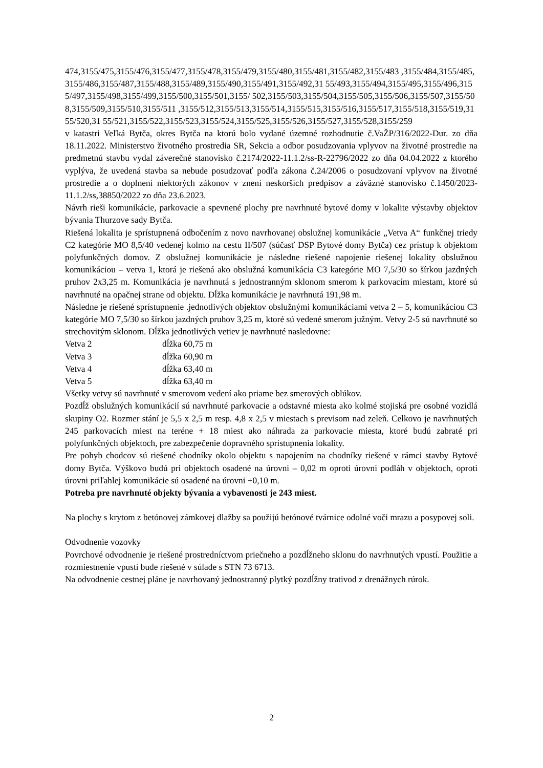474,3155/475,3155/476,3155/477,3155/478,3155/479,3155/480,3155/481,3155/482,3155/483 ,3155/484,3155/485,3155/486,3155/487,3155/488,3155/489,3155/490,3155/491,3155/492,31 55/493,3155/494,3155/495,3155/496,3155/497,3155/498,3155/499,3155/500,3155/501,3155/ 502,3155/503,3155/504,3155/505,3155/506,3155/507,3155/508,3155/509,3155/510,3155/511 ,3155/512,3155/513,3155/514,3155/515,3155/516,3155/517,3155/518,3155/519,3155/520,31 55/521,3155/522,3155/523,3155/524,3155/525,3155/526,3155/527,3155/528,3155/259
v katastri Veľká Bytča, okres Bytča na ktorú bolo vydané územné rozhodnutie č.VaŽP/316/2022-Dur. zo dňa 18.11.2022. Ministerstvo životného prostredia SR, Sekcia a odbor posudzovania vplyvov na životné prostredie na predmetnú stavbu vydal záverečné stanovisko č.2174/2022-11.1.2/ss-R-22796/2022 zo dňa 04.04.2022 z ktorého vyplýva, že uvedená stavba sa nebude posudzovať podľa zákona č.24/2006 o posudzovaní vplyvov na životné prostredie a o doplnení niektorých zákonov v znení neskorších predpisov a záväzné stanovisko č.1450/2023-11.1.2/ss,38850/2022 zo dňa 23.6.2023.
Návrh rieši komunikácie, parkovacie a spevnené plochy pre navrhnuté bytové domy v lokalite výstavby objektov bývania Thurzove sady Bytča.
Riešená lokalita je sprístupnená odbočením z novo navrhovanej obslužnej komunikácie „Vetva A“ funkčnej triedy C2 kategórie MO 8,5/40 vedenej kolmo na cestu II/507 (súčasť DSP Bytové domy Bytča) cez prístup k objektom polyfunkčných domov. Z obslužnej komunikácie je následne riešené napojenie riešenej lokality obslužnou komunikáciou – vetva 1, ktorá je riešená ako obslužná komunikácia C3 kategórie MO 7,5/30 so šírkou jazdných pruhov 2x3,25 m. Komunikácia je navrhnutá s jednostranným sklonom smerom k parkovacím miestam, ktoré sú navrhnuté na opačnej strane od objektu. Dĺžka komunikácie je navrhnutá 191,98 m.
Následne je riešené sprístupnenie .jednotlivých objektov obslužnými komunikáciami vetva 2 – 5, komunikáciou C3 kategórie MO 7,5/30 so šírkou jazdných pruhov 3,25 m, ktoré sú vedené smerom južným. Vetvy 2-5 sú navrhnuté so strechovitým sklonom. Dĺžka jednotlivých vetiev je navrhnuté nasledovne:
Vetva 2 dĺžka 60,75 m
Vetva 3 dĺžka 60,90 m
Vetva 4 dĺžka 63,40 m
Vetva 5 dĺžka 63,40 m
Všetky vetvy sú navrhnuté v smerovom vedení ako priame bez smerových oblúkov.
Pozdĺž obslužných komunikácií sú navrhnuté parkovacie a odstavné miesta ako kolmé stojiská pre osobné vozidlá skupiny O2. Rozmer stání je 5,5 x 2,5 m resp. 4,8 x 2,5 v miestach s previsom nad zeleň. Celkovo je navrhnutých 245 parkovacích miest na teréne + 18 miest ako náhrada za parkovacie miesta, ktoré budú zabraté pri polyfunkčných objektoch, pre zabezpečenie dopravného sprístupnenia lokality.
Pre pohyb chodcov sú riešené chodníky okolo objektu s napojením na chodníky riešené v rámci stavby Bytové domy Bytča. Výškovo budú pri objektoch osadené na úrovni – 0,02 m oproti úrovni podláh v objektoch, oproti úrovni priľahlej komunikácie sú osadené na úrovni +0,10 m.
Potreba pre navrhnuté objekty bývania a vybavenosti je 243 miest.
Na plochy s krytom z betónovej zámkovej dlažby sa použijú betónové tvárnice odolné voči mrazu a posypovej soli.
Odvodnenie vozovky
Povrchové odvodnenie je riešené prostredníctvom priečneho a pozdĺžneho sklonu do navrhnutých vpustí. Použitie a rozmiestnenie vpustí bude riešené v súlade s STN 73 6713.
Na odvodnenie cestnej pláne je navrhovaný jednostranný plytký pozdĺžny trativod z drenážnych rúrok.
2